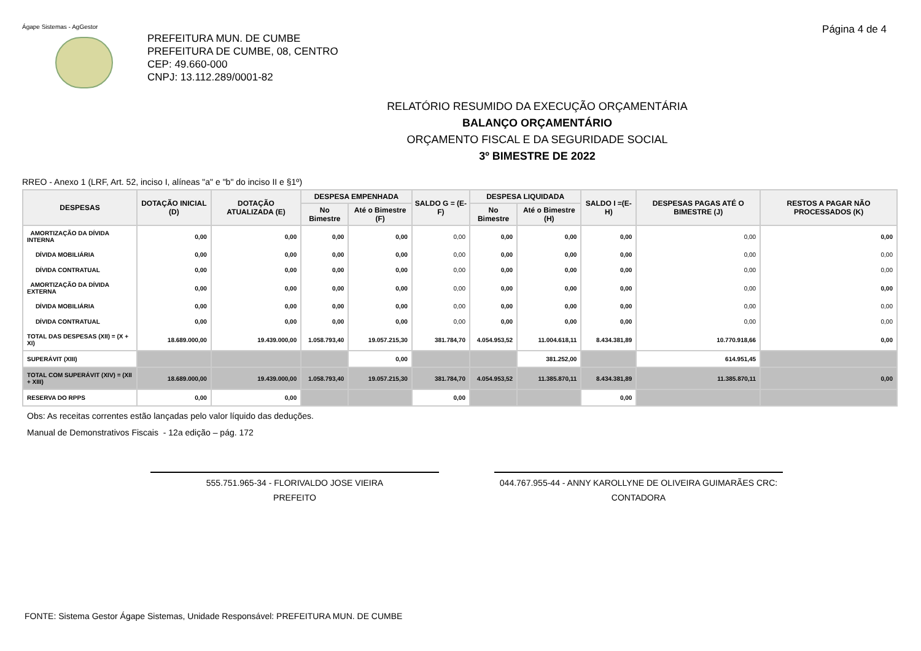Ágape Sistemas - AgGestor Página 4 de 4
PREFEITURA MUN. DE CUMBE
PREFEITURA DE CUMBE, 08, CENTRO
CEP: 49.660-000
CNPJ: 13.112.289/0001-82
RELATÓRIO RESUMIDO DA EXECUÇÃO ORÇAMENTÁRIA
BALANÇO ORÇAMENTÁRIO
ORÇAMENTO FISCAL E DA SEGURIDADE SOCIAL
3º BIMESTRE DE 2022
RREO - Anexo 1 (LRF, Art. 52, inciso I, alíneas "a" e "b" do inciso II e §1º)
| DESPESAS | DOTAÇÃO INICIAL (D) | DOTAÇÃO ATUALIZADA (E) | DESPESA EMPENHADA | | SALDO G = (E-F) | DESPESA LIQUIDADA | | SALDO I =(E-H) | DESPESAS PAGAS ATÉ O BIMESTRE (J) | RESTOS A PAGAR NÃO PROCESSADOS (K) |
| --- | --- | --- | --- | --- | --- | --- | --- | --- | --- | --- |
| | | | No Bimestre | Até o Bimestre (F) | | No Bimestre | Até o Bimestre (H) | | | |
| AMORTIZAÇÃO DA DÍVIDA INTERNA | 0,00 | 0,00 | 0,00 | 0,00 | 0,00 | 0,00 | 0,00 | 0,00 | 0,00 | 0,00 |
| DÍVIDA MOBILIÁRIA | 0,00 | 0,00 | 0,00 | 0,00 | 0,00 | 0,00 | 0,00 | 0,00 | 0,00 | 0,00 |
| DÍVIDA CONTRATUAL | 0,00 | 0,00 | 0,00 | 0,00 | 0,00 | 0,00 | 0,00 | 0,00 | 0,00 | 0,00 |
| AMORTIZAÇÃO DA DÍVIDA EXTERNA | 0,00 | 0,00 | 0,00 | 0,00 | 0,00 | 0,00 | 0,00 | 0,00 | 0,00 | 0,00 |
| DÍVIDA MOBILIÁRIA | 0,00 | 0,00 | 0,00 | 0,00 | 0,00 | 0,00 | 0,00 | 0,00 | 0,00 | 0,00 |
| DÍVIDA CONTRATUAL | 0,00 | 0,00 | 0,00 | 0,00 | 0,00 | 0,00 | 0,00 | 0,00 | 0,00 | 0,00 |
| TOTAL DAS DESPESAS (XII) = (X + XI) | 18.689.000,00 | 19.439.000,00 | 1.058.793,40 | 19.057.215,30 | 381.784,70 | 4.054.953,52 | 11.004.618,11 | 8.434.381,89 | 10.770.918,66 | 0,00 |
| SUPERÁVIT (XIII) | | | | 0,00 | | | 381.252,00 | | 614.951,45 | |
| TOTAL COM SUPERÁVIT (XIV) = (XII + XIII) | 18.689.000,00 | 19.439.000,00 | 1.058.793,40 | 19.057.215,30 | 381.784,70 | 4.054.953,52 | 11.385.870,11 | 8.434.381,89 | 11.385.870,11 | 0,00 |
| RESERVA DO RPPS | 0,00 | 0,00 | | | 0,00 | | | 0,00 | | |
Obs: As receitas correntes estão lançadas pelo valor líquido das deduções.
Manual de Demonstrativos Fiscais - 12a edição – pág. 172
555.751.965-34 - FLORIVALDO JOSE VIEIRA
PREFEITO
044.767.955-44 - ANNY KAROLLYNE DE OLIVEIRA GUIMARÃES CRC:
CONTADORA
FONTE: Sistema Gestor Ágape Sistemas, Unidade Responsável: PREFEITURA MUN. DE CUMBE